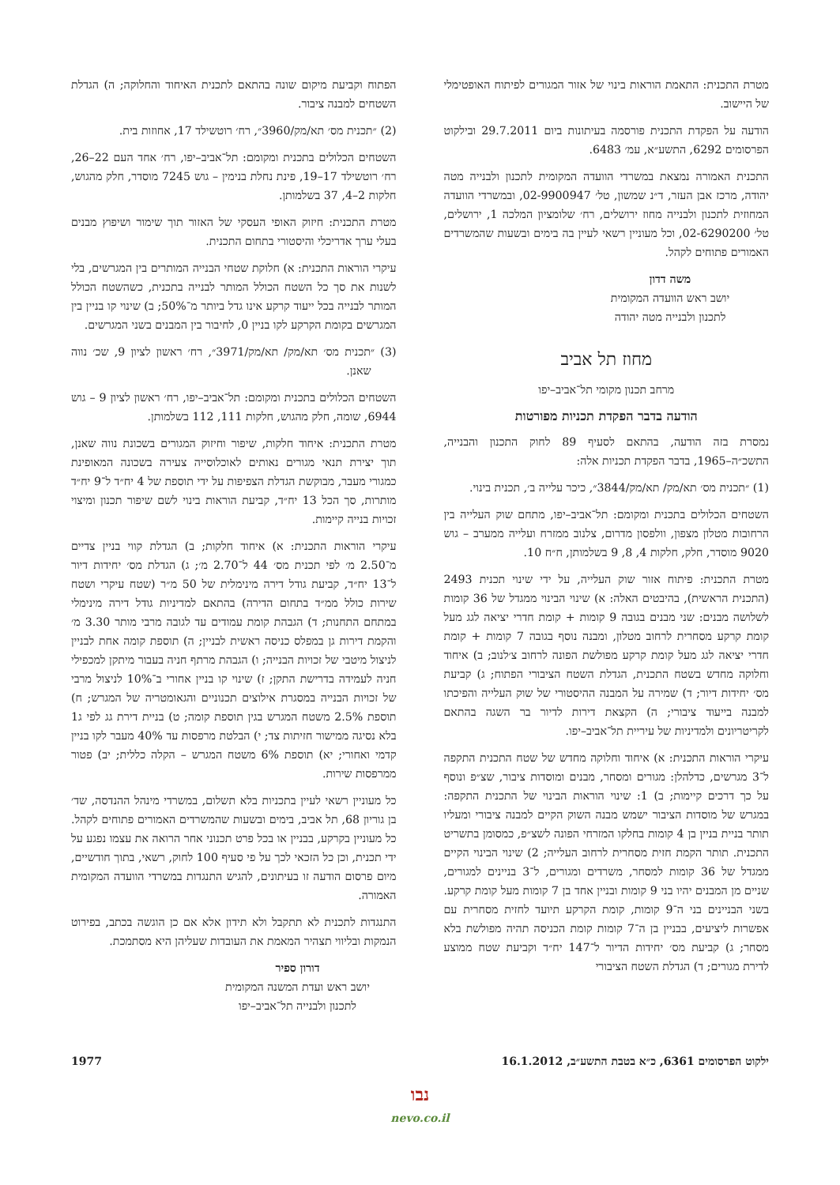מטרת התכנית: התאמת הוראות בינוי של אזור המגורים לפיתוח האופטימלי של היישוב.
הודעה על הפקדת התכנית פורסמה בעיתונות ביום 29.7.2011 ובילקוט הפרסומים 6292, התשע״א, עמ׳ 6483.
התכנית האמורה נמצאת במשרדי הוועדה המקומית לתכנון ולבנייה מטה יהודה, מרכז אבן העזר, ד״נ שמשון, טל׳ 02-9900947, ובמשרדי הוועדה המחוזית לתכנון ולבנייה מחוז ירושלים, רח׳ שלומציון המלכה 1, ירושלים, טל׳ 02-6290200, וכל מעוניין רשאי לעיין בה בימים ובשעות שהמשרדים האמורים פתוחים לקהל.
משה דדון
יושב ראש הוועדה המקומית
לתכנון ולבנייה מטה יהודה
מחוז תל אביב
מרחב תכנון מקומי תל־אביב–יפו
הודעה בדבר הפקדת תכניות מפורטות
נמסרת בזה הודעה, בהתאם לסעיף 89 לחוק התכנון והבנייה, התשכ״ה–1965, בדבר הפקדת תכניות אלה:
(1) ״תכנית מס׳ תא/מק/ תא/מק/3844״, כיכר עלייה ב׳, תכנית בינוי.
השטחים הכלולים בתכנית ומקומם: תל־אביב–יפו, מתחם שוק העלייה בין הרחובות מטלון מצפון, וולפסון מדרום, צלנוב ממזרח ועלייה ממערב – גוש 9020 מוסדר, חלק, חלקות 4, 8, 9 בשלמותן, ח״ח 10.
מטרת התכנית: פיתוח אזור שוק העלייה, על ידי שינוי תכנית 2493 (התכנית הראשית), בהיבטים האלה: א) שינוי הבינוי ממגדל של 36 קומות לשלושה מבנים: שני מבנים בגובה 9 קומות + קומת חדרי יציאה לגג מעל קומת קרקע מסחרית לרחוב מטלון, ומבנה נוסף בגובה 7 קומות + קומת חדרי יציאה לגג מעל קומת קרקע מפולשת הפונה לרחוב צ׳לנוב; ב) איחוד וחלוקה מחדש בשטח התכנית, הגדלת השטח הציבורי הפתוח; ג) קביעת מס׳ יחידות דיור; ד) שמירה על המבנה ההיסטורי של שוק העלייה והפיכתו למבנה בייעוד ציבורי; ה) הקצאת דירות לדיור בר השגה בהתאם לקריטריונים ולמדיניות של עיריית תל־אביב–יפו.
עיקרי הוראות התכנית: א) איחוד וחלוקה מחדש של שטח התכנית התקפה ל־3 מגרשים, כדלהלן: מגורים ומסחר, מבנים ומוסדות ציבור, שצ״פ ונוסף על כך דרכים קיימות; ב) 1: שינוי הוראות הבינוי של התכנית התקפה: במגרש של מוסדות הציבור ישמש מבנה השוק הקיים למבנה ציבורי ומעליו תותר בניית בניין בן 4 קומות בחלקו המזרחי הפונה לשצ״פ, כמסומן בתשריט התכנית. תותר הקמת חזית מסחרית לרחוב העלייה; 2) שינוי הבינוי הקיים ממגדל של 36 קומות למסחר, משרדים ומגורים, ל־3 בניינים למגורים, שניים מן המבנים יהיו בני 9 קומות ובניין אחד בן 7 קומות מעל קומת קרקע. בשני הבניינים בני ה־9 קומות, קומת הקרקע תיועד לחזית מסחרית עם אפשרות ליציעים, בבניין בן ה־7 קומות קומת הכניסה תהיה מפולשת בלא מסחר; ג) קביעת מס׳ יחידות הדיור ל־147 יח״ד וקביעת שטח ממוצע לדירת מגורים; ד) הגדלת השטח הציבורי
הפתוח וקביעת מיקום שונה בהתאם לתכנית האיחוד והחלוקה; ה) הגדלת השטחים למבנה ציבור.
(2) ״תכנית מס׳ תא/מק/3960״, רח׳ רוטשילד 17, אחוזות בית.
השטחים הכלולים בתכנית ומקומם: תל־אביב–יפו, רח׳ אחד העם 22–26, רח׳ רוטשילד 17–19, פינת נחלת בנימין – גוש 7245 מוסדר, חלק מהגוש, חלקות 2–4, 37 בשלמותן.
מטרת התכנית: חיזוק האופי העסקי של האזור תוך שימור ושיפוץ מבנים בעלי ערך אדריכלי והיסטורי בתחום התכנית.
עיקרי הוראות התכנית: א) חלוקת שטחי הבנייה המותרים בין המגרשים, בלי לשנות את סך כל השטח הכולל המותר לבנייה בתכנית, כשהשטח הכולל המותר לבנייה בכל ייעוד קרקע אינו גדל ביותר מ־50%; ב) שינוי קו בניין בין המגרשים בקומת הקרקע לקו בניין 0, לחיבור בין המבנים בשני המגרשים.
(3) ״תכנית מס׳ תא/מק/ תא/מק/3971״, רח׳ ראשון לציון 9, שכ׳ נווה שאנן.
השטחים הכלולים בתכנית ומקומם: תל־אביב–יפו, רח׳ ראשון לציון 9 – גוש 6944, שומה, חלק מהגוש, חלקות 111, 112 בשלמותן.
מטרת התכנית: איחוד חלקות, שיפור וחיזוק המגורים בשכונת נווה שאנן, תוך יצירת תנאי מגורים נאותים לאוכלוסייה צעירה בשכונה המאופינת כמגורי מעבר, מבוקשת הגדלת הצפיפות על ידי תוספת של 4 יח״ד ל־9 יח״ד מותרות, סך הכל 13 יח״ד, קביעת הוראות בינוי לשם שיפור תכנון ומיצוי זכויות בנייה קיימות.
עיקרי הוראות התכנית: א) איחוד חלקות; ב) הגדלת קווי בניין צדיים מ־2.50 מ׳ לפי תכנית מס׳ 44 ל־2.70 מ׳; ג) הגדלת מס׳ יחידות דיור ל־13 יח״ד, קביעת גודל דירה מינימלית של 50 מ״ר (שטח עיקרי ושטח שירות כולל ממ״ד בתחום הדירה) בהתאם למדיניות גודל דירה מינימלי במתחם התחנות; ד) הגבהת קומת עמודים עד לגובה מרבי מותר 3.30 מ׳ והקמת דירות גן במפלס כניסה ראשית לבניין; ה) תוספת קומה אחת לבניין לניצול מיטבי של זכויות הבנייה; ו) הגבהת מרתף חניה בעבור מיתקן למכפילי חניה לעמידה בדרישת התקן; ז) שינוי קו בניין אחורי ב־10% לניצול מרבי של זכויות הבנייה במסגרת אילוצים תכנוניים והגאומטריה של המגרש; ח) תוספת 2.5% משטח המגרש בגין תוספת קומה; ט) בניית דירת גג לפי ג1 בלא נסיגה ממישור חזיתות צד; י) הבלטת מרפסות עד 40% מעבר לקו בניין קדמי ואחורי; יא) תוספת 6% משטח המגרש – הקלה כללית; יב) פטור ממרפסות שירות.
כל מעוניין רשאי לעיין בתכניות בלא תשלום, במשרדי מינהל ההנדסה, שד׳ בן גוריון 68, תל אביב, בימים ובשעות שהמשרדים האמורים פתוחים לקהל. כל מעוניין בקרקע, בבניין או בכל פרט תכנוני אחר הרואה את עצמו נפגע על ידי תכנית, וכן כל הזכאי לכך על פי סעיף 100 לחוק, רשאי, בתוך חודשיים, מיום פרסום הודעה זו בעיתונים, להגיש התנגדות במשרדי הוועדה המקומית האמורה.
התנגדות לתכנית לא תתקבל ולא תידון אלא אם כן הוגשה בכתב, בפירוט הנמקות ובליווי תצהיר המאמת את העובדות שעליהן היא מסתמכת.
דורון ספיר
יושב ראש ועדת המשנה המקומית
לתכנון ולבנייה תל־אביב–יפו
ילקוט הפרסומים 6361, כ״א בטבת התשע״ב, 16.1.2012 1977
נבו
nevo.co.il